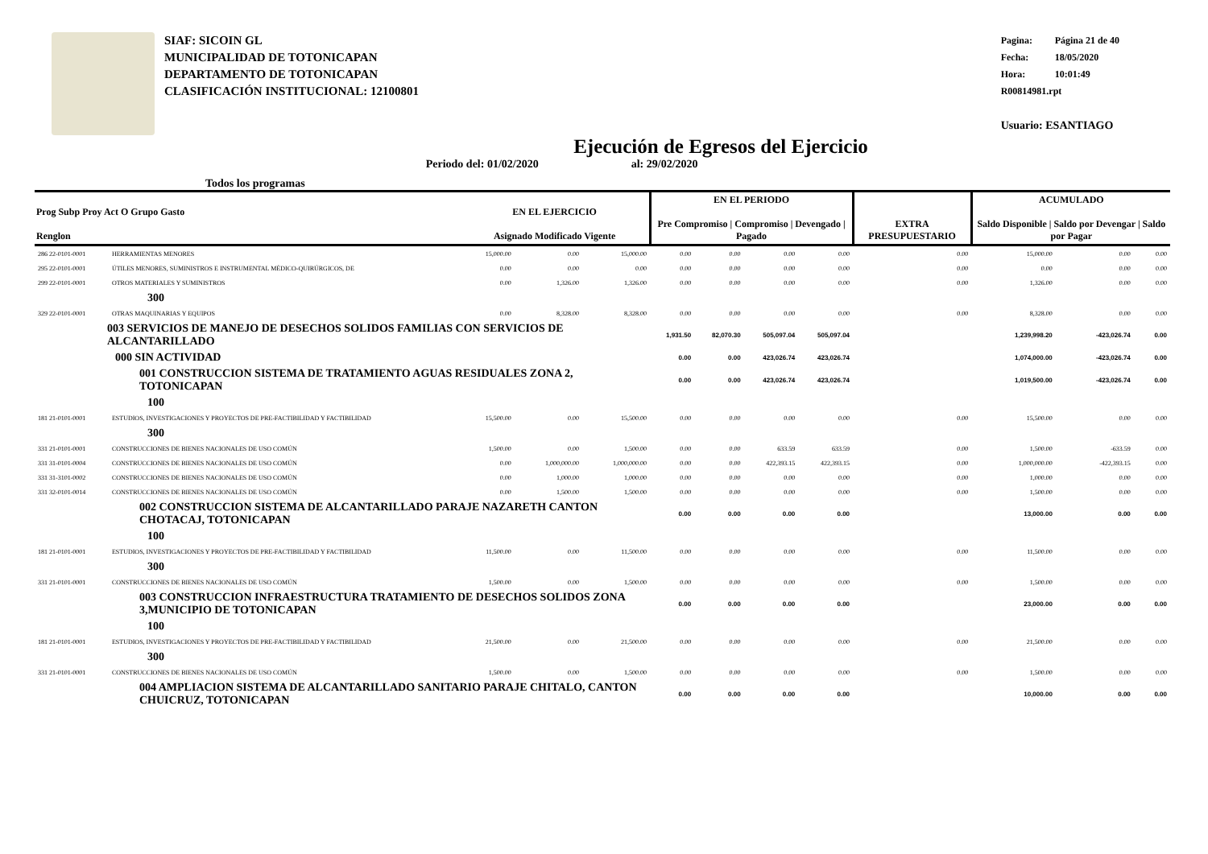SIAF: SICOIN GL
MUNICIPALIDAD DE TOTONICAPAN
DEPARTAMENTO DE TOTONICAPAN
CLASIFICACIÓN INSTITUCIONAL: 12100801
Pagina: Página 21 de 40
Fecha: 18/05/2020
Hora: 10:01:49
R00814981.rpt
Usuario: ESANTIAGO
Ejecución de Egresos del Ejercicio
Todos los programas Periodo del: 01/02/2020 al: 29/02/2020
| Prog Subp Proy Act O Grupo Gasto Renglon | | EN EL EJERCICIO Asignado Modificado Vigente | | | EN EL PERIODO Pre Compromiso / Compromiso / Devengado / Pagado | | | | EXTRA PRESUPUESTARIO | ACUMULADO Saldo Disponible / Saldo por Devengar / Saldo por Pagar | | |
| --- | --- | --- | --- | --- | --- | --- | --- | --- | --- | --- | --- | --- |
| 286 22-0101-0001 | HERRAMIENTAS MENORES | 15,000.00 | 0.00 | 15,000.00 | 0.00 | 0.00 | 0.00 | 0.00 | 0.00 | 15,000.00 | 0.00 | 0.00 |
| 295 22-0101-0001 | ÚTILES MENORES, SUMINISTROS E INSTRUMENTAL MÉDICO-QUIRÚRGICOS, DE | 0.00 | 0.00 | 0.00 | 0.00 | 0.00 | 0.00 | 0.00 | 0.00 | 0.00 | 0.00 | 0.00 |
| 299 22-0101-0001 | OTROS MATERIALES Y SUMINISTROS | 0.00 | 1,326.00 | 1,326.00 | 0.00 | 0.00 | 0.00 | 0.00 | 0.00 | 1,326.00 | 0.00 | 0.00 |
| 300 | | | | | | | | | | | | |
| 329 22-0101-0001 | OTRAS MAQUINARIAS Y EQUIPOS | 0.00 | 8,328.00 | 8,328.00 | 0.00 | 0.00 | 0.00 | 0.00 | 0.00 | 8,328.00 | 0.00 | 0.00 |
| 003 SERVICIOS DE MANEJO DE DESECHOS SOLIDOS FAMILIAS CON SERVICIOS DE ALCANTARILLADO | | | | | 1,931.50 | 82,070.30 | 505,097.04 | 505,097.04 | | 1,239,998.20 | -423,026.74 | 0.00 |
| 000 SIN ACTIVIDAD | | | | | 0.00 | 0.00 | 423,026.74 | 423,026.74 | | 1,074,000.00 | -423,026.74 | 0.00 |
| 001 CONSTRUCCION SISTEMA DE TRATAMIENTO AGUAS RESIDUALES ZONA 2, TOTONICAPAN | | | | | 0.00 | 0.00 | 423,026.74 | 423,026.74 | | 1,019,500.00 | -423,026.74 | 0.00 |
| 100 | | | | | | | | | | | | |
| 181 21-0101-0001 | ESTUDIOS, INVESTIGACIONES Y PROYECTOS DE PRE-FACTIBILIDAD Y FACTIBILIDAD | 15,500.00 | 0.00 | 15,500.00 | 0.00 | 0.00 | 0.00 | 0.00 | 0.00 | 15,500.00 | 0.00 | 0.00 |
| 300 | | | | | | | | | | | | |
| 331 21-0101-0001 | CONSTRUCCIONES DE BIENES NACIONALES DE USO COMÚN | 1,500.00 | 0.00 | 1,500.00 | 0.00 | 0.00 | 633.59 | 633.59 | 0.00 | 1,500.00 | -633.59 | 0.00 |
| 331 31-0101-0004 | CONSTRUCCIONES DE BIENES NACIONALES DE USO COMÚN | 0.00 | 1,000,000.00 | 1,000,000.00 | 0.00 | 0.00 | 422,393.15 | 422,393.15 | 0.00 | 1,000,000.00 | -422,393.15 | 0.00 |
| 331 31-3101-0002 | CONSTRUCCIONES DE BIENES NACIONALES DE USO COMÚN | 0.00 | 1,000.00 | 1,000.00 | 0.00 | 0.00 | 0.00 | 0.00 | 0.00 | 1,000.00 | 0.00 | 0.00 |
| 331 32-0101-0014 | CONSTRUCCIONES DE BIENES NACIONALES DE USO COMÚN | 0.00 | 1,500.00 | 1,500.00 | 0.00 | 0.00 | 0.00 | 0.00 | 0.00 | 1,500.00 | 0.00 | 0.00 |
| 002 CONSTRUCCION SISTEMA DE ALCANTARILLADO PARAJE NAZARETH CANTON CHOTACAJ, TOTONICAPAN | | | | | 0.00 | 0.00 | 0.00 | 0.00 | | 13,000.00 | 0.00 | 0.00 |
| 100 | | | | | | | | | | | | |
| 181 21-0101-0001 | ESTUDIOS, INVESTIGACIONES Y PROYECTOS DE PRE-FACTIBILIDAD Y FACTIBILIDAD | 11,500.00 | 0.00 | 11,500.00 | 0.00 | 0.00 | 0.00 | 0.00 | 0.00 | 11,500.00 | 0.00 | 0.00 |
| 300 | | | | | | | | | | | | |
| 331 21-0101-0001 | CONSTRUCCIONES DE BIENES NACIONALES DE USO COMÚN | 1,500.00 | 0.00 | 1,500.00 | 0.00 | 0.00 | 0.00 | 0.00 | 0.00 | 1,500.00 | 0.00 | 0.00 |
| 003 CONSTRUCCION INFRAESTRUCTURA TRATAMIENTO DE DESECHOS SOLIDOS ZONA 3,MUNICIPIO DE TOTONICAPAN | | | | | 0.00 | 0.00 | 0.00 | 0.00 | | 23,000.00 | 0.00 | 0.00 |
| 100 | | | | | | | | | | | | |
| 181 21-0101-0001 | ESTUDIOS, INVESTIGACIONES Y PROYECTOS DE PRE-FACTIBILIDAD Y FACTIBILIDAD | 21,500.00 | 0.00 | 21,500.00 | 0.00 | 0.00 | 0.00 | 0.00 | 0.00 | 21,500.00 | 0.00 | 0.00 |
| 300 | | | | | | | | | | | | |
| 331 21-0101-0001 | CONSTRUCCIONES DE BIENES NACIONALES DE USO COMÚN | 1,500.00 | 0.00 | 1,500.00 | 0.00 | 0.00 | 0.00 | 0.00 | 0.00 | 1,500.00 | 0.00 | 0.00 |
| 004 AMPLIACION SISTEMA DE ALCANTARILLADO SANITARIO PARAJE CHITALO, CANTON CHUICRUZ, TOTONICAPAN | | | | | 0.00 | 0.00 | 0.00 | 0.00 | | 10,000.00 | 0.00 | 0.00 |